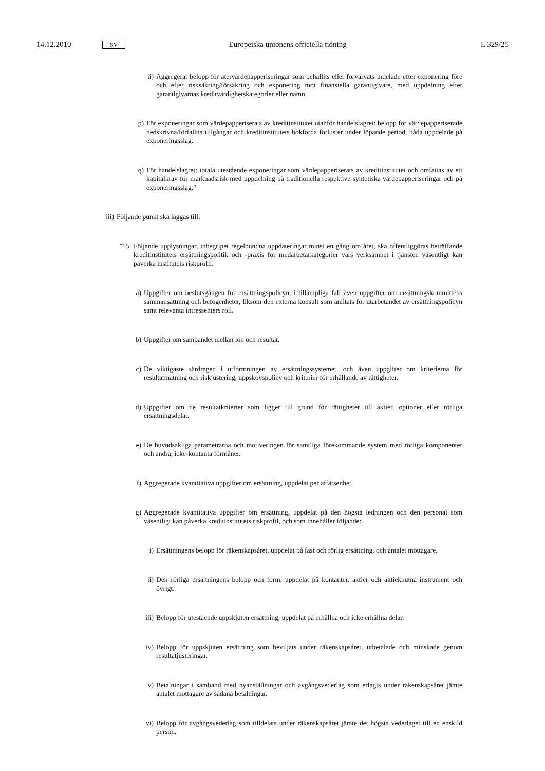14.12.2010 SV Europeiska unionens officiella tidning L 329/25
ii) Aggregerat belopp för återvärdepapperiseringar som behållits eller förvärvats indelade efter exponering före och efter risksäkring/försäkring och exponering mot finansiella garantigivare, med uppdelning efter garantigivarnas kreditvärdighetskategorier eller namn.
p) För exponeringar som värdepapperiserats av kreditinstitutet utanför handelslagret: belopp för värdepapperiserade nedskrivna/förfallna tillgångar och kreditinstitutets bokförda förluster under löpande period, båda uppdelade på exponeringsslag.
q) För handelslagret: totala utestående exponeringar som värdepapperiserats av kreditinstitutet och omfattas av ett kapitalkrav för marknadsrisk med uppdelning på traditionella respektive syntetiska värdepapperiseringar och på exponeringsslag.”
iii) Följande punkt ska läggas till:
”15. Följande upplysningar, inbegripet regelbundna uppdateringar minst en gång om året, ska offentliggöras beträffande kreditinstitutets ersättningspolitik och -praxis för medarbetarkategorier vars verksamhet i tjänsten väsentligt kan påverka institutets riskprofil.
a) Uppgifter om beslutsgången för ersättningspolicyn, i tillämpliga fall även uppgifter om ersättningskommitténs sammansättning och befogenheter, liksom den externa konsult som anlitats för utarbetandet av ersättningspolicyn samt relevanta intressenters roll.
b) Uppgifter om sambandet mellan lön och resultat.
c) De viktigaste särdragen i utformningen av ersättningssystemet, och även uppgifter om kriterierna för resultatmätning och riskjustering, uppskovspolicy och kriterier för erhållande av rättigheter.
d) Uppgifter om de resultatkriterier som ligger till grund för rättigheter till aktier, optioner eller rörliga ersättningsdelar.
e) De huvudsakliga parametrarna och motiveringen för samtliga förekommande system med rörliga komponenter och andra, icke-kontanta förmåner.
f) Aggregerade kvantitativa uppgifter om ersättning, uppdelat per affärsenhet.
g) Aggregerade kvantitativa uppgifter om ersättning, uppdelat på den högsta ledningen och den personal som väsentligt kan påverka kreditinstitutets riskprofil, och som innehåller följande:
i) Ersättningens belopp för räkenskapsåret, uppdelat på fast och rörlig ersättning, och antalet mottagare.
ii) Den rörliga ersättningens belopp och form, uppdelat på kontanter, aktier och aktieknutna instrument och övrigt.
iii) Belopp för utestående uppskjuten ersättning, uppdelat på erhållna och icke erhållna delar.
iv) Belopp för uppskjuten ersättning som beviljats under räkenskapsåret, utbetalade och minskade genom resultatjusteringar.
v) Betalningar i samband med nyanställningar och avgångsvederlag som erlagts under räkenskapsåret jämte antalet mottagare av sådana betalningar.
vi) Belopp för avgångsvederlag som tilldelats under räkenskapsåret jämte det högsta vederlaget till en enskild person.